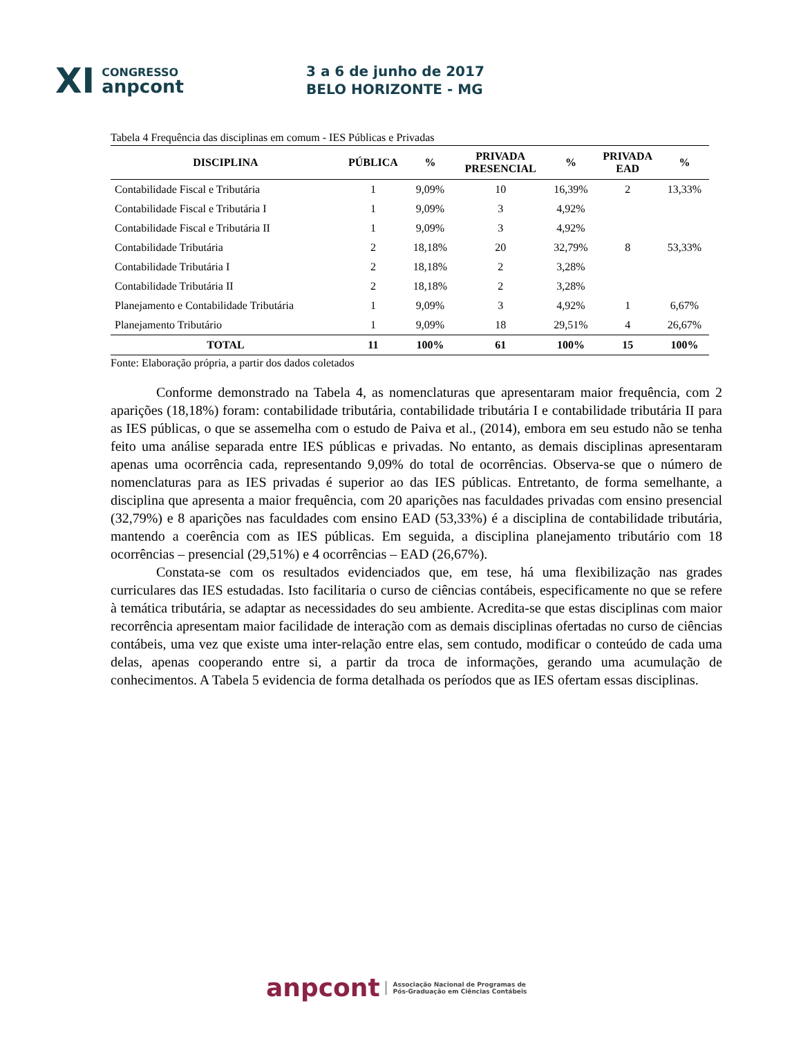XI CONGRESSO
anpcont
3 a 6 de junho de 2017
BELO HORIZONTE - MG
Tabela 4 Frequência das disciplinas em comum - IES Públicas e Privadas
| DISCIPLINA | PÚBLICA | % | PRIVADA PRESENCIAL | % | PRIVADA EAD | % |
| --- | --- | --- | --- | --- | --- | --- |
| Contabilidade Fiscal e Tributária | 1 | 9,09% | 10 | 16,39% | 2 | 13,33% |
| Contabilidade Fiscal e Tributária I | 1 | 9,09% | 3 | 4,92% | | |
| Contabilidade Fiscal e Tributária II | 1 | 9,09% | 3 | 4,92% | | |
| Contabilidade Tributária | 2 | 18,18% | 20 | 32,79% | 8 | 53,33% |
| Contabilidade Tributária I | 2 | 18,18% | 2 | 3,28% | | |
| Contabilidade Tributária II | 2 | 18,18% | 2 | 3,28% | | |
| Planejamento e Contabilidade Tributária | 1 | 9,09% | 3 | 4,92% | 1 | 6,67% |
| Planejamento Tributário | 1 | 9,09% | 18 | 29,51% | 4 | 26,67% |
| TOTAL | 11 | 100% | 61 | 100% | 15 | 100% |
Fonte: Elaboração própria, a partir dos dados coletados
Conforme demonstrado na Tabela 4, as nomenclaturas que apresentaram maior frequência, com 2 aparições (18,18%) foram: contabilidade tributária, contabilidade tributária I e contabilidade tributária II para as IES públicas, o que se assemelha com o estudo de Paiva et al., (2014), embora em seu estudo não se tenha feito uma análise separada entre IES públicas e privadas. No entanto, as demais disciplinas apresentaram apenas uma ocorrência cada, representando 9,09% do total de ocorrências. Observa-se que o número de nomenclaturas para as IES privadas é superior ao das IES públicas. Entretanto, de forma semelhante, a disciplina que apresenta a maior frequência, com 20 aparições nas faculdades privadas com ensino presencial (32,79%) e 8 aparições nas faculdades com ensino EAD (53,33%) é a disciplina de contabilidade tributária, mantendo a coerência com as IES públicas. Em seguida, a disciplina planejamento tributário com 18 ocorrências – presencial (29,51%) e 4 ocorrências – EAD (26,67%).
Constata-se com os resultados evidenciados que, em tese, há uma flexibilização nas grades curriculares das IES estudadas. Isto facilitaria o curso de ciências contábeis, especificamente no que se refere à temática tributária, se adaptar as necessidades do seu ambiente. Acredita-se que estas disciplinas com maior recorrência apresentam maior facilidade de interação com as demais disciplinas ofertadas no curso de ciências contábeis, uma vez que existe uma inter-relação entre elas, sem contudo, modificar o conteúdo de cada uma delas, apenas cooperando entre si, a partir da troca de informações, gerando uma acumulação de conhecimentos. A Tabela 5 evidencia de forma detalhada os períodos que as IES ofertam essas disciplinas.
anpcont Associação Nacional de Programas de
Pós-Graduação em Ciências Contábeis